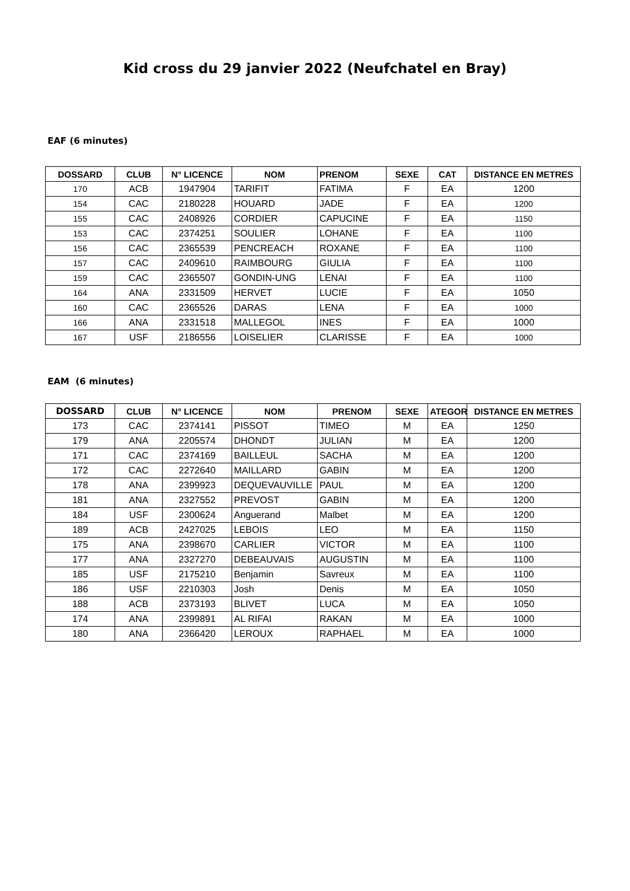Kid cross du 29 janvier 2022 (Neufchatel en Bray)
EAF (6 minutes)
| DOSSARD | CLUB | N° LICENCE | NOM | PRENOM | SEXE | CAT | DISTANCE EN METRES |
| --- | --- | --- | --- | --- | --- | --- | --- |
| 170 | ACB | 1947904 | TARIFIT | FATIMA | F | EA | 1200 |
| 154 | CAC | 2180228 | HOUARD | JADE | F | EA | 1200 |
| 155 | CAC | 2408926 | CORDIER | CAPUCINE | F | EA | 1150 |
| 153 | CAC | 2374251 | SOULIER | LOHANE | F | EA | 1100 |
| 156 | CAC | 2365539 | PENCREACH | ROXANE | F | EA | 1100 |
| 157 | CAC | 2409610 | RAIMBOURG | GIULIA | F | EA | 1100 |
| 159 | CAC | 2365507 | GONDIN-UNG | LENAI | F | EA | 1100 |
| 164 | ANA | 2331509 | HERVET | LUCIE | F | EA | 1050 |
| 160 | CAC | 2365526 | DARAS | LENA | F | EA | 1000 |
| 166 | ANA | 2331518 | MALLEGOL | INES | F | EA | 1000 |
| 167 | USF | 2186556 | LOISELIER | CLARISSE | F | EA | 1000 |
EAM (6 minutes)
| DOSSARD | CLUB | N° LICENCE | NOM | PRENOM | SEXE | ATEGOR | DISTANCE EN METRES |
| --- | --- | --- | --- | --- | --- | --- | --- |
| 173 | CAC | 2374141 | PISSOT | TIMEO | M | EA | 1250 |
| 179 | ANA | 2205574 | DHONDT | JULIAN | M | EA | 1200 |
| 171 | CAC | 2374169 | BAILLEUL | SACHA | M | EA | 1200 |
| 172 | CAC | 2272640 | MAILLARD | GABIN | M | EA | 1200 |
| 178 | ANA | 2399923 | DEQUEVAUVILLE | PAUL | M | EA | 1200 |
| 181 | ANA | 2327552 | PREVOST | GABIN | M | EA | 1200 |
| 184 | USF | 2300624 | Anguerand | Malbet | M | EA | 1200 |
| 189 | ACB | 2427025 | LEBOIS | LEO | M | EA | 1150 |
| 175 | ANA | 2398670 | CARLIER | VICTOR | M | EA | 1100 |
| 177 | ANA | 2327270 | DEBEAUVAIS | AUGUSTIN | M | EA | 1100 |
| 185 | USF | 2175210 | Benjamin | Savreux | M | EA | 1100 |
| 186 | USF | 2210303 | Josh | Denis | M | EA | 1050 |
| 188 | ACB | 2373193 | BLIVET | LUCA | M | EA | 1050 |
| 174 | ANA | 2399891 | AL RIFAI | RAKAN | M | EA | 1000 |
| 180 | ANA | 2366420 | LEROUX | RAPHAEL | M | EA | 1000 |